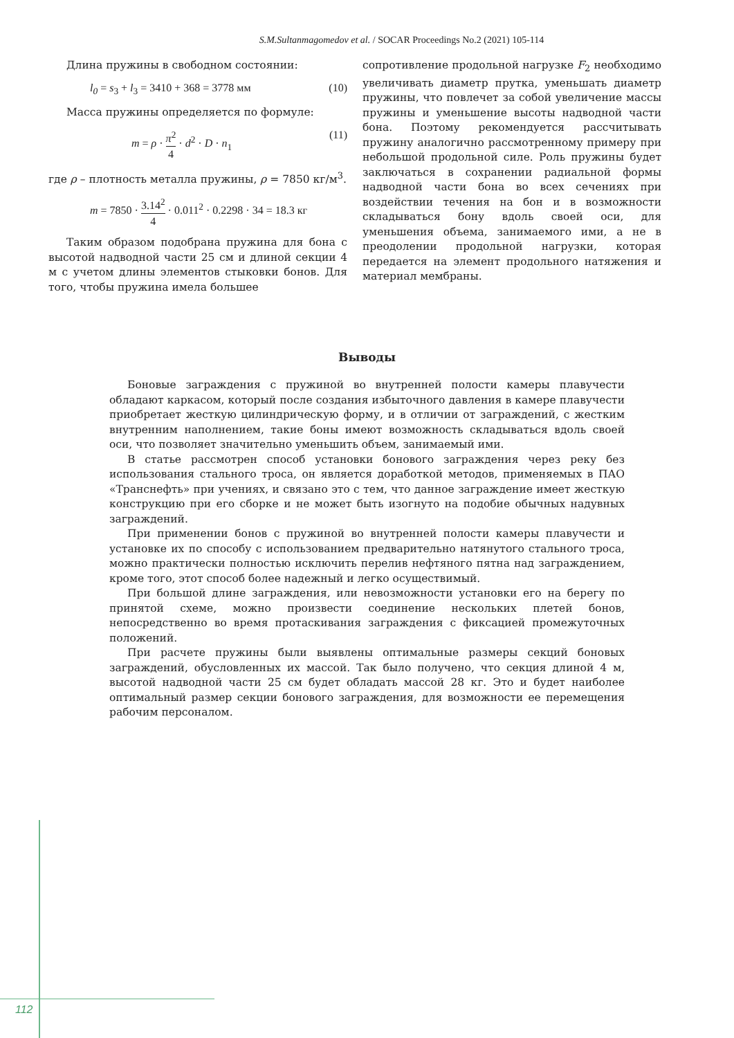S.M.Sultanmagomedov et al. / SOCAR Proceedings No.2 (2021) 105-114
Длина пружины в свободном состоянии:
l<sub>0</sub> = s<sub>3</sub> + l<sub>3</sub> = 3410 + 368 = 3778 мм (10)
Масса пружины определяется по формуле:
m = ρ · π<sup>2</sup> 4 · d<sup>2</sup> · D · n<sub>1</sub> (11)
где ρ – плотность металла пружины, ρ = 7850 кг/м<sup>3</sup>.
m = 7850 · 3.14<sup>2</sup> 4 · 0.011<sup>2</sup> · 0.2298 · 34 = 18.3 кг
Таким образом подобрана пружина для бона с высотой надводной части 25 см и длиной секции 4 м с учетом длины элементов стыковки бонов. Для того, чтобы пружина имела большее
сопротивление продольной нагрузке F<sub>2</sub> необходимо увеличивать диаметр прутка, уменьшать диаметр пружины, что повлечет за собой увеличение массы пружины и уменьшение высоты надводной части бона. Поэтому рекомендуется рассчитывать пружину аналогично рассмотренному примеру при небольшой продольной силе. Роль пружины будет заключаться в сохранении радиальной формы надводной части бона во всех сечениях при воздействии течения на бон и в возможности складываться бону вдоль своей оси, для уменьшения объема, занимаемого ими, а не в преодолении продольной нагрузки, которая передается на элемент продольного натяжения и материал мембраны.
Выводы
Боновые заграждения с пружиной во внутренней полости камеры плавучести обладают каркасом, который после создания избыточного давления в камере плавучести приобретает жесткую цилиндрическую форму, и в отличии от заграждений, с жестким внутренним наполнением, такие боны имеют возможность складываться вдоль своей оси, что позволяет значительно уменьшить объем, занимаемый ими.
В статье рассмотрен способ установки бонового заграждения через реку без использования стального троса, он является доработкой методов, применяемых в ПАО «Транснефть» при учениях, и связано это с тем, что данное заграждение имеет жесткую конструкцию при его сборке и не может быть изогнуто на подобие обычных надувных заграждений.
При применении бонов с пружиной во внутренней полости камеры плавучести и установке их по способу с использованием предварительно натянутого стального троса, можно практически полностью исключить перелив нефтяного пятна над заграждением, кроме того, этот способ более надежный и легко осуществимый.
При большой длине заграждения, или невозможности установки его на берегу по принятой схеме, можно произвести соединение нескольких плетей бонов, непосредственно во время протаскивания заграждения с фиксацией промежуточных положений.
При расчете пружины были выявлены оптимальные размеры секций боновых заграждений, обусловленных их массой. Так было получено, что секция длиной 4 м, высотой надводной части 25 см будет обладать массой 28 кг. Это и будет наиболее оптимальный размер секции бонового заграждения, для возможности ее перемещения рабочим персоналом.
112